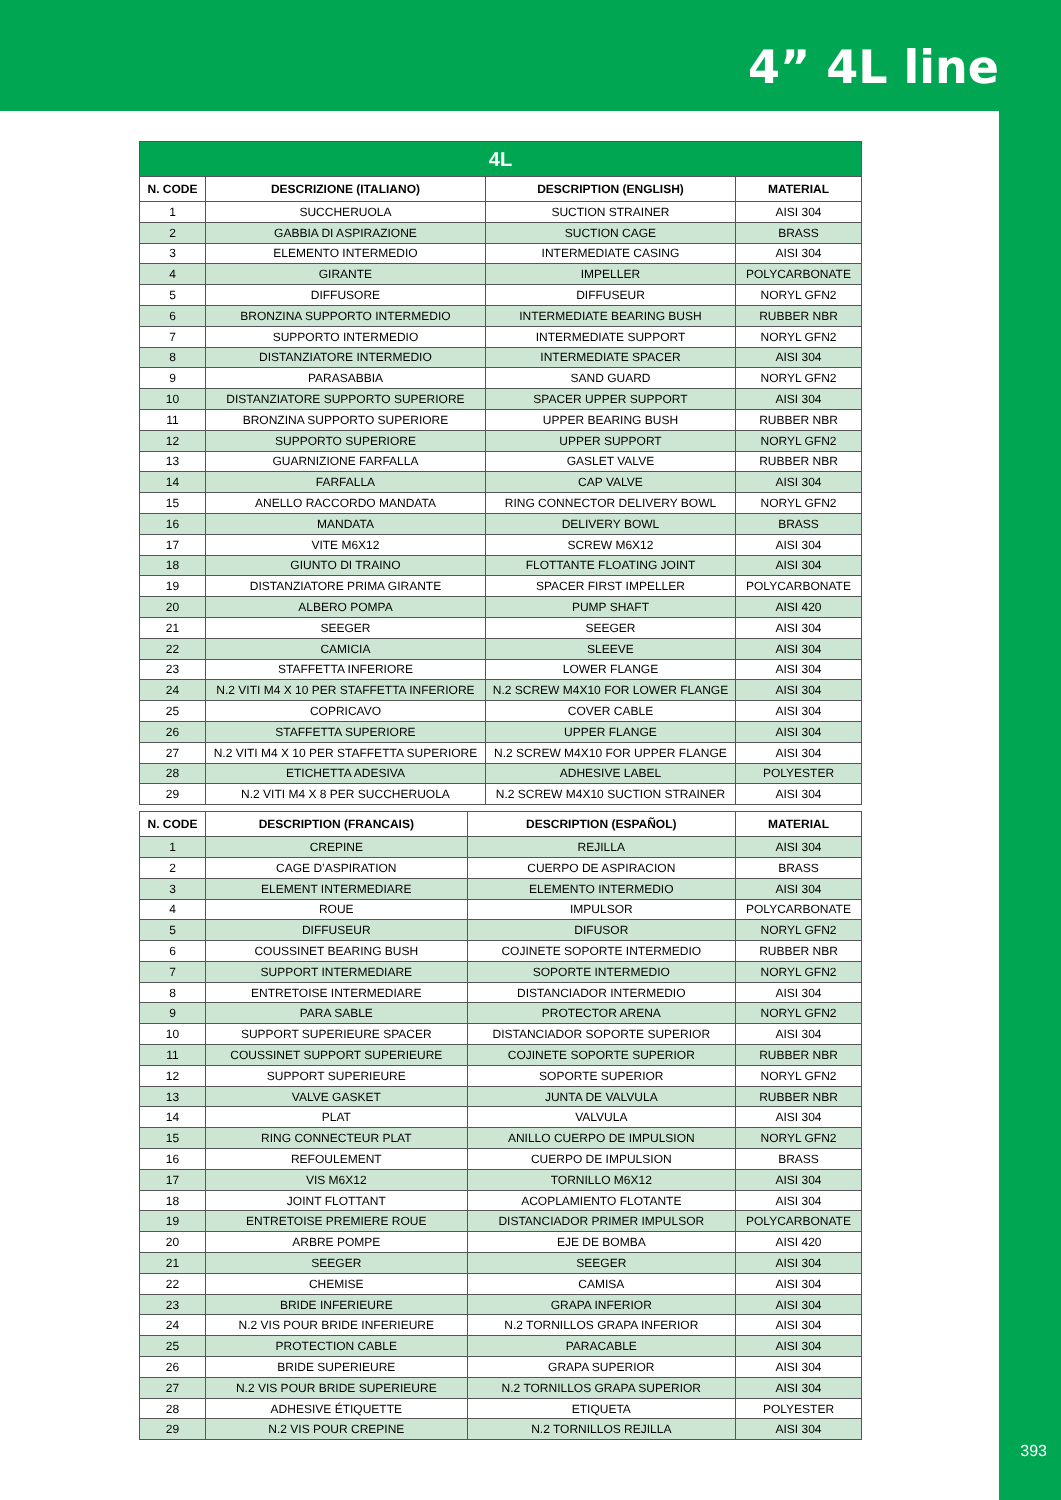4” 4L line
393
| 4L | | | |
| --- | --- | --- | --- |
| N. CODE | DESCRIZIONE (ITALIANO) | DESCRIPTION (ENGLISH) | MATERIAL |
| 1 | SUCCHERUOLA | SUCTION STRAINER | AISI 304 |
| 2 | GABBIA DI ASPIRAZIONE | SUCTION CAGE | BRASS |
| 3 | ELEMENTO INTERMEDIO | INTERMEDIATE CASING | AISI 304 |
| 4 | GIRANTE | IMPELLER | POLYCARBONATE |
| 5 | DIFFUSORE | DIFFUSEUR | NORYL GFN2 |
| 6 | BRONZINA SUPPORTO INTERMEDIO | INTERMEDIATE BEARING BUSH | RUBBER NBR |
| 7 | SUPPORTO INTERMEDIO | INTERMEDIATE SUPPORT | NORYL GFN2 |
| 8 | DISTANZIATORE INTERMEDIO | INTERMEDIATE SPACER | AISI 304 |
| 9 | PARASABBIA | SAND GUARD | NORYL GFN2 |
| 10 | DISTANZIATORE SUPPORTO SUPERIORE | SPACER UPPER SUPPORT | AISI 304 |
| 11 | BRONZINA SUPPORTO SUPERIORE | UPPER BEARING BUSH | RUBBER NBR |
| 12 | SUPPORTO SUPERIORE | UPPER SUPPORT | NORYL GFN2 |
| 13 | GUARNIZIONE FARFALLA | GASLET VALVE | RUBBER NBR |
| 14 | FARFALLA | CAP VALVE | AISI 304 |
| 15 | ANELLO RACCORDO MANDATA | RING CONNECTOR DELIVERY BOWL | NORYL GFN2 |
| 16 | MANDATA | DELIVERY BOWL | BRASS |
| 17 | VITE M6X12 | SCREW M6X12 | AISI 304 |
| 18 | GIUNTO DI TRAINO | FLOTTANTE FLOATING JOINT | AISI 304 |
| 19 | DISTANZIATORE PRIMA GIRANTE | SPACER FIRST IMPELLER | POLYCARBONATE |
| 20 | ALBERO POMPA | PUMP SHAFT | AISI 420 |
| 21 | SEEGER | SEEGER | AISI 304 |
| 22 | CAMICIA | SLEEVE | AISI 304 |
| 23 | STAFFETTA INFERIORE | LOWER FLANGE | AISI 304 |
| 24 | N.2 VITI M4 X 10 PER STAFFETTA INFERIORE | N.2 SCREW M4X10 FOR LOWER FLANGE | AISI 304 |
| 25 | COPRICAVO | COVER CABLE | AISI 304 |
| 26 | STAFFETTA SUPERIORE | UPPER FLANGE | AISI 304 |
| 27 | N.2 VITI M4 X 10 PER STAFFETTA SUPERIORE | N.2 SCREW M4X10 FOR UPPER FLANGE | AISI 304 |
| 28 | ETICHETTA ADESIVA | ADHESIVE LABEL | POLYESTER |
| 29 | N.2 VITI M4 X 8 PER SUCCHERUOLA | N.2 SCREW M4X10 SUCTION STRAINER | AISI 304 |
| N. CODE | DESCRIPTION (FRANCAIS) | DESCRIPTION (ESPAÑOL) | MATERIAL |
| --- | --- | --- | --- |
| 1 | CREPINE | REJILLA | AISI 304 |
| 2 | CAGE D’ASPIRATION | CUERPO DE ASPIRACION | BRASS |
| 3 | ELEMENT INTERMEDIARE | ELEMENTO INTERMEDIO | AISI 304 |
| 4 | ROUE | IMPULSOR | POLYCARBONATE |
| 5 | DIFFUSEUR | DIFUSOR | NORYL GFN2 |
| 6 | COUSSINET BEARING BUSH | COJINETE SOPORTE INTERMEDIO | RUBBER NBR |
| 7 | SUPPORT INTERMEDIARE | SOPORTE INTERMEDIO | NORYL GFN2 |
| 8 | ENTRETOISE INTERMEDIARE | DISTANCIADOR INTERMEDIO | AISI 304 |
| 9 | PARA SABLE | PROTECTOR ARENA | NORYL GFN2 |
| 10 | SUPPORT SUPERIEURE SPACER | DISTANCIADOR SOPORTE SUPERIOR | AISI 304 |
| 11 | COUSSINET SUPPORT SUPERIEURE | COJINETE SOPORTE SUPERIOR | RUBBER NBR |
| 12 | SUPPORT SUPERIEURE | SOPORTE SUPERIOR | NORYL GFN2 |
| 13 | VALVE GASKET | JUNTA DE VALVULA | RUBBER NBR |
| 14 | PLAT | VALVULA | AISI 304 |
| 15 | RING CONNECTEUR PLAT | ANILLO CUERPO DE IMPULSION | NORYL GFN2 |
| 16 | REFOULEMENT | CUERPO DE IMPULSION | BRASS |
| 17 | VIS M6X12 | TORNILLO M6X12 | AISI 304 |
| 18 | JOINT FLOTTANT | ACOPLAMIENTO FLOTANTE | AISI 304 |
| 19 | ENTRETOISE PREMIERE ROUE | DISTANCIADOR PRIMER IMPULSOR | POLYCARBONATE |
| 20 | ARBRE POMPE | EJE DE BOMBA | AISI 420 |
| 21 | SEEGER | SEEGER | AISI 304 |
| 22 | CHEMISE | CAMISA | AISI 304 |
| 23 | BRIDE INFERIEURE | GRAPA INFERIOR | AISI 304 |
| 24 | N.2 VIS POUR BRIDE INFERIEURE | N.2 TORNILLOS GRAPA INFERIOR | AISI 304 |
| 25 | PROTECTION CABLE | PARACABLE | AISI 304 |
| 26 | BRIDE SUPERIEURE | GRAPA SUPERIOR | AISI 304 |
| 27 | N.2 VIS POUR BRIDE SUPERIEURE | N.2 TORNILLOS GRAPA SUPERIOR | AISI 304 |
| 28 | ADHESIVE ÉTIQUETTE | ETIQUETA | POLYESTER |
| 29 | N.2 VIS POUR CREPINE | N.2 TORNILLOS REJILLA | AISI 304 |